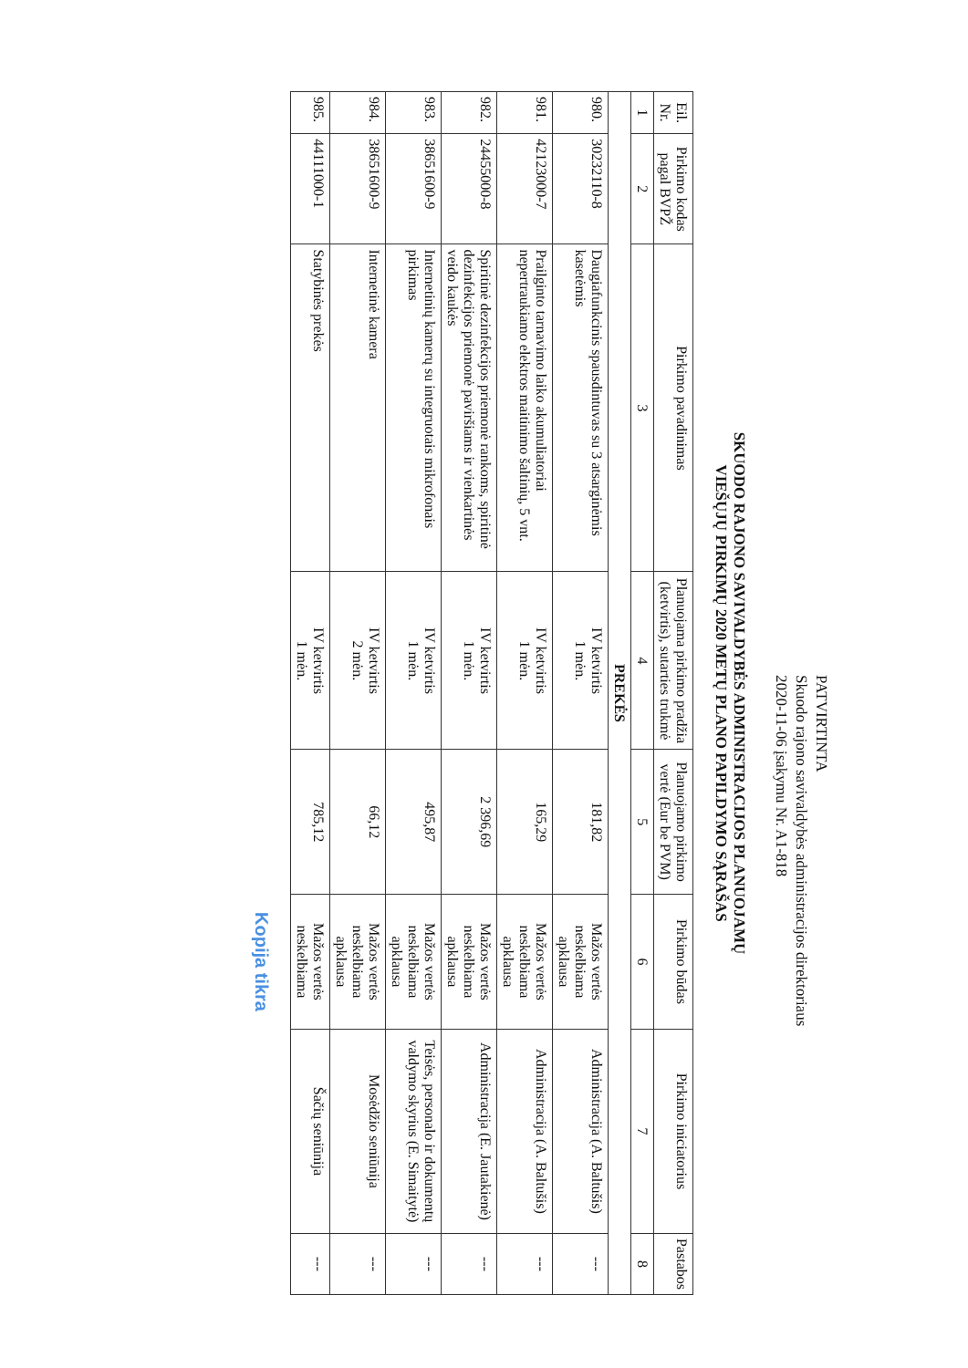PATVIRTINTA
Skuodo rajono savivaldybės administracijos direktoriaus
2020-11-06 įsakymu Nr. A1-818
SKUODO RAJONO SAVIVALDYBĖS ADMINISTRACIJOS PLANUOJAMŲ
VIEŠŲJŲ PIRKIMŲ 2020 METŲ PLANO PAPILDYMO SĄRAŠAS
| Eil. Nr. | Pirkimo kodas pagal BVPŽ | Pirkimo pavadinimas | Planuojama pirkimo pradžia (ketvirtis), sutarties trukmė | Planuojamo pirkimo vertė (Eur be PVM) | Pirkimo būdas | Pirkimo iniciatorius | Pastabos |
| --- | --- | --- | --- | --- | --- | --- | --- |
| 1 | 2 | 3 | 4 | 5 | 6 | 7 | 8 |
| PREKĖS | | | | | | | |
| 980. | 30232110-8 | Daugiafunkcinis spausdintuvas su 3 atsarginėmis kasetėmis | IV ketvirtis 1 mėn. | 181,82 | Mažos vertės neskelbiama apklausa | Administracija (A. Baltušis) | --- |
| 981. | 42123000-7 | Prailginto tarnavimo laiko akumuliatoriai nepertraukiamo elektros maitinimo šaltinių, 5 vnt. | IV ketvirtis 1 mėn. | 165,29 | Mažos vertės neskelbiama apklausa | Administracija (A. Baltušis) | --- |
| 982. | 24455000-8 | Spiritinė dezinfekcijos priemonė rankoms, spiritinė dezinfekcijos priemonė paviršiams ir vienkartinės veido kaukės | IV ketvirtis 1 mėn. | 2 396,69 | Mažos vertės neskelbiama apklausa | Administracija (E. Jautakienė) | --- |
| 983. | 38651600-9 | Internetinių kamerų su integruotais mikrofonais pirkimas | IV ketvirtis 1 mėn. | 495,87 | Mažos vertės neskelbiama apklausa | Teisės, personalo ir dokumentų valdymo skyrius (E. Simaitytė) | --- |
| 984. | 38651600-9 | Internetinė kamera | IV ketvirtis 2 mėn. | 66,12 | Mažos vertės neskelbiama apklausa | Mosėdžio seniūnija | --- |
| 985. | 44111000-1 | Statybinės prekės | IV ketvirtis 1 mėn. | 785,12 | Mažos vertės neskelbiama | Šačių seniūnija | --- |
Kopija tikra